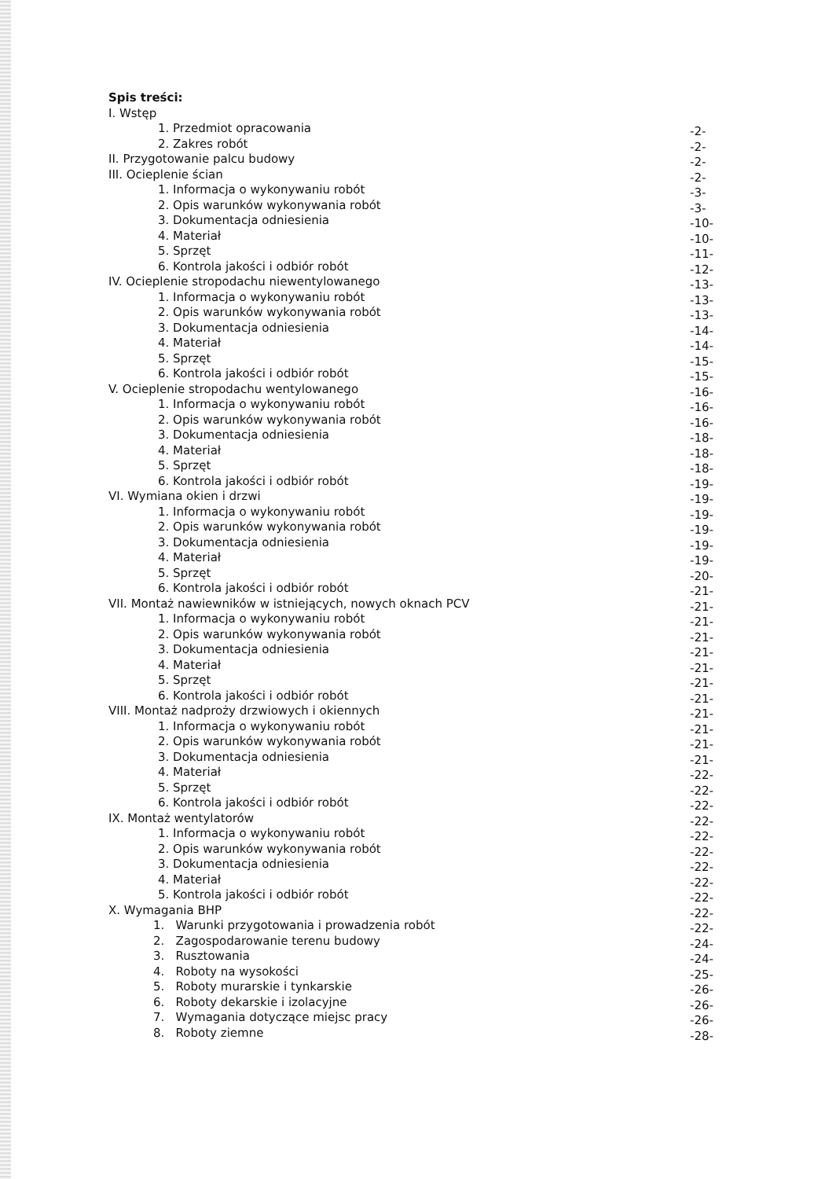Spis treści:
I. Wstęp
1. Przedmiot opracowania -2-
2. Zakres robót -2-
II. Przygotowanie palcu budowy -2-
III. Ocieplenie ścian -2-
1. Informacja o wykonywaniu robót -3-
2. Opis warunków wykonywania robót -3-
3. Dokumentacja odniesienia -10-
4. Materiał -10-
5. Sprzęt -11-
6. Kontrola jakości i odbiór robót -12-
IV. Ocieplenie stropodachu niewentylowanego -13-
1. Informacja o wykonywaniu robót -13-
2. Opis warunków wykonywania robót -13-
3. Dokumentacja odniesienia -14-
4. Materiał -14-
5. Sprzęt -15-
6. Kontrola jakości i odbiór robót -15-
V. Ocieplenie stropodachu wentylowanego -16-
1. Informacja o wykonywaniu robót -16-
2. Opis warunków wykonywania robót -16-
3. Dokumentacja odniesienia -18-
4. Materiał -18-
5. Sprzęt -18-
6. Kontrola jakości i odbiór robót -19-
VI. Wymiana okien i drzwi -19-
1. Informacja o wykonywaniu robót -19-
2. Opis warunków wykonywania robót -19-
3. Dokumentacja odniesienia -19-
4. Materiał -19-
5. Sprzęt -20-
6. Kontrola jakości i odbiór robót -21-
VII. Montaż nawiewników w istniejących, nowych oknach PCV -21-
1. Informacja o wykonywaniu robót -21-
2. Opis warunków wykonywania robót -21-
3. Dokumentacja odniesienia -21-
4. Materiał -21-
5. Sprzęt -21-
6. Kontrola jakości i odbiór robót -21-
VIII. Montaż nadproży drzwiowych i okiennych -21-
1. Informacja o wykonywaniu robót -21-
2. Opis warunków wykonywania robót -21-
3. Dokumentacja odniesienia -21-
4. Materiał -22-
5. Sprzęt -22-
6. Kontrola jakości i odbiór robót -22-
IX. Montaż wentylatorów -22-
1. Informacja o wykonywaniu robót -22-
2. Opis warunków wykonywania robót -22-
3. Dokumentacja odniesienia -22-
4. Materiał -22-
5. Kontrola jakości i odbiór robót -22-
X. Wymagania BHP -22-
1. Warunki przygotowania i prowadzenia robót -22-
2. Zagospodarowanie terenu budowy -24-
3. Rusztowania -24-
4. Roboty na wysokości -25-
5. Roboty murarskie i tynkarskie -26-
6. Roboty dekarskie i izolacyjne -26-
7. Wymagania dotyczące miejsc pracy -26-
8. Roboty ziemne -28-